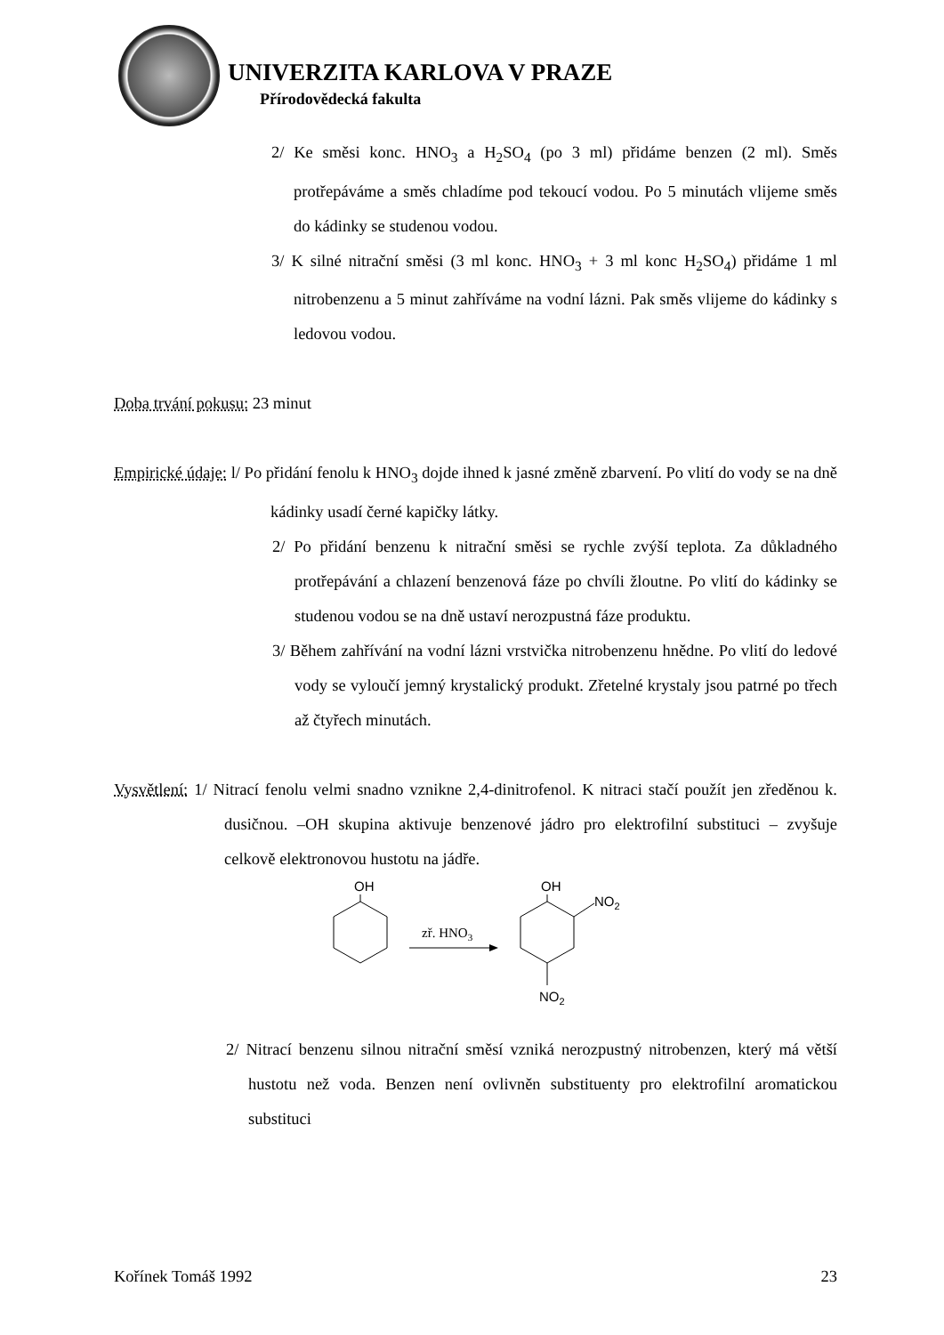UNIVERZITA KARLOVA V PRAZE
Přírodovědecká fakulta
2/ Ke směsi konc. HNO<sub>3</sub> a H<sub>2</sub>SO<sub>4</sub> (po 3 ml) přidáme benzen (2 ml). Směs protřepáváme a směs chladíme pod tekoucí vodou. Po 5 minutách vlijeme směs do kádinky se studenou vodou.
3/ K silné nitrační směsi (3 ml konc. HNO<sub>3</sub> + 3 ml konc H<sub>2</sub>SO<sub>4</sub>) přidáme 1 ml nitrobenzenu a 5 minut zahříváme na vodní lázni. Pak směs vlijeme do kádinky s ledovou vodou.
Doba trvání pokusu: 23 minut
Empirické údaje: l/ Po přidání fenolu k HNO<sub>3</sub> dojde ihned k jasné změně zbarvení. Po vlití do vody se na dně kádinky usadí černé kapičky látky.
2/ Po přidání benzenu k nitrační směsi se rychle zvýší teplota. Za důkladného protřepávání a chlazení benzenová fáze po chvíli žloutne. Po vlití do kádinky se studenou vodou se na dně ustaví nerozpustná fáze produktu.
3/ Během zahřívání na vodní lázni vrstvička nitrobenzenu hnědne. Po vlití do ledové vody se vyloučí jemný krystalický produkt. Zřetelné krystaly jsou patrné po třech až čtyřech minutách.
Vysvětlení: 1/ Nitrací fenolu velmi snadno vznikne 2,4-dinitrofenol. K nitraci stačí použít jen zředěnou k. dusičnou. –OH skupina aktivuje benzenové jádro pro elektrofilní substituci – zvyšuje celkově elektronovou hustotu na jádře.
OH
zř. HNO3
OH
NO2
NO2
2/ Nitrací benzenu silnou nitrační směsí vzniká nerozpustný nitrobenzen, který má větší hustotu než voda. Benzen není ovlivněn substituenty pro elektrofilní aromatickou substituci
Kořínek Tomáš 1992 23